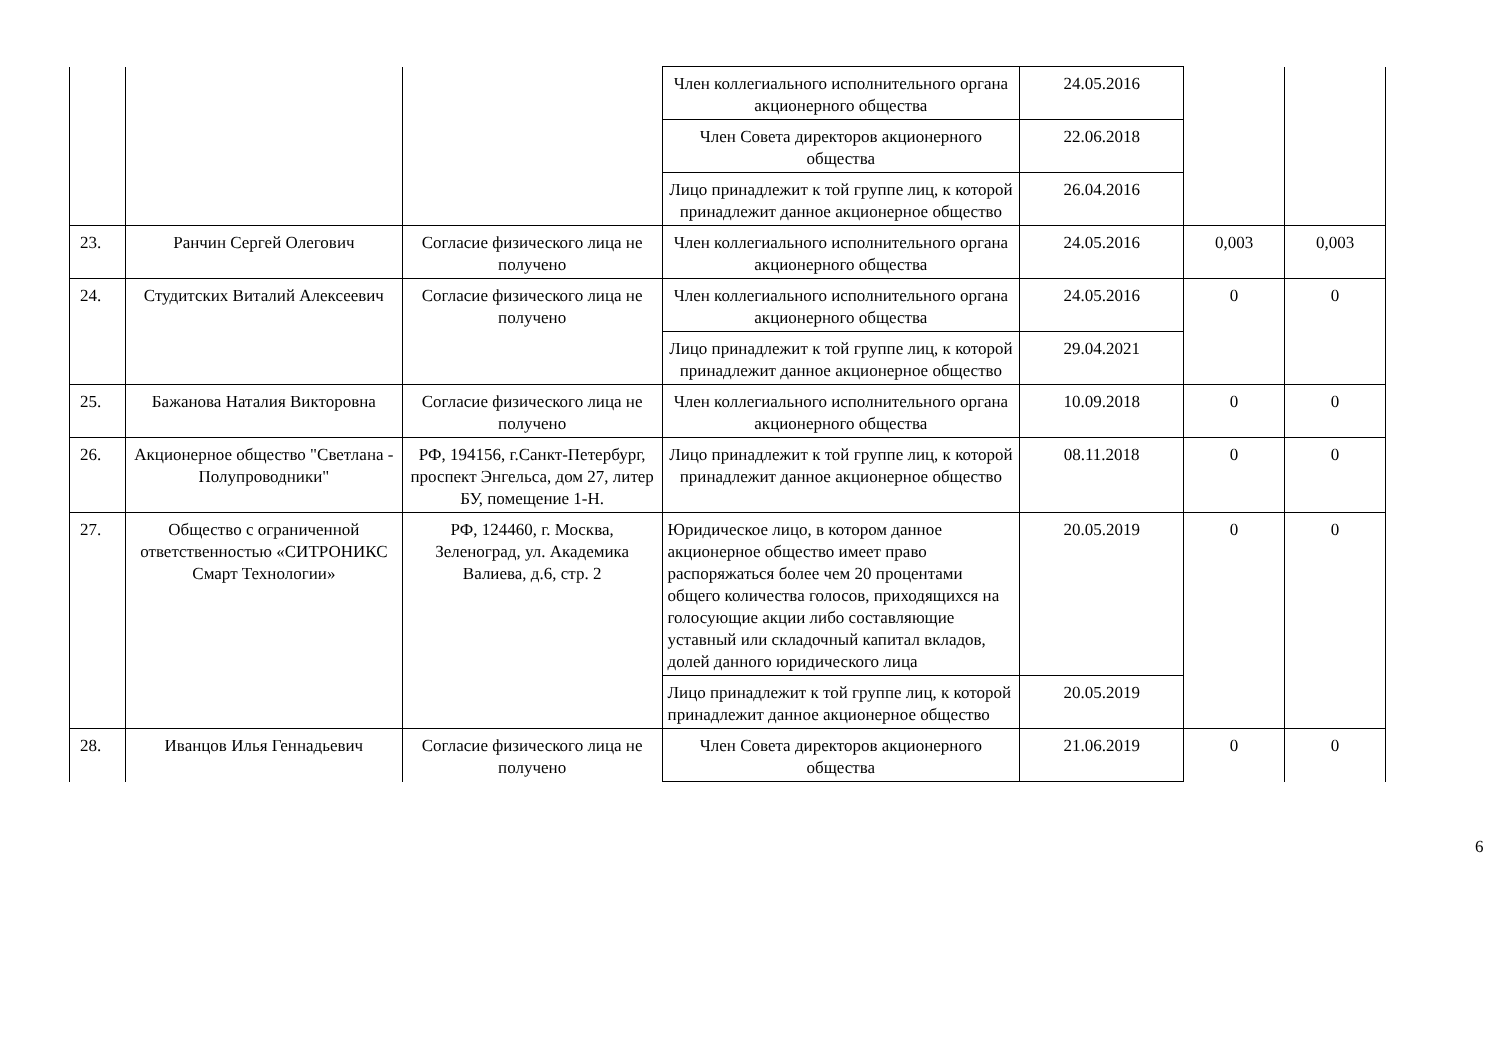| | | | Член коллегиального исполнительного органа акционерного общества | 24.05.2016 | | |
| | | | Член Совета директоров акционерного общества | 22.06.2018 | | |
| | | | Лицо принадлежит к той группе лиц, к которой принадлежит данное акционерное общество | 26.04.2016 | | |
| 23. | Ранчин Сергей Олегович | Согласие физического лица не получено | Член коллегиального исполнительного органа акционерного общества | 24.05.2016 | 0,003 | 0,003 |
| 24. | Студитских Виталий Алексеевич | Согласие физического лица не получено | Член коллегиального исполнительного органа акционерного общества | 24.05.2016 | 0 | 0 |
| | | | Лицо принадлежит к той группе лиц, к которой принадлежит данное акционерное общество | 29.04.2021 | | |
| 25. | Бажанова Наталия Викторовна | Согласие физического лица не получено | Член коллегиального исполнительного органа акционерного общества | 10.09.2018 | 0 | 0 |
| 26. | Акционерное общество "Светлана - Полупроводники" | РФ, 194156, г.Санкт-Петербург, проспект Энгельса, дом 27, литер БУ, помещение 1-Н. | Лицо принадлежит к той группе лиц, к которой принадлежит данное акционерное общество | 08.11.2018 | 0 | 0 |
| 27. | Общество с ограниченной ответственностью «СИТРОНИКС Смарт Технологии» | РФ, 124460, г. Москва, Зеленоград, ул. Академика Валиева, д.6, стр. 2 | Юридическое лицо, в котором данное акционерное общество имеет право распоряжаться более чем 20 процентами общего количества голосов, приходящихся на голосующие акции либо составляющие уставный или складочный капитал вкладов, долей данного юридического лица | 20.05.2019 | 0 | 0 |
| | | | Лицо принадлежит к той группе лиц, к которой принадлежит данное акционерное общество | 20.05.2019 | | |
| 28. | Иванцов Илья Геннадьевич | Согласие физического лица не получено | Член Совета директоров акционерного общества | 21.06.2019 | 0 | 0 |
6